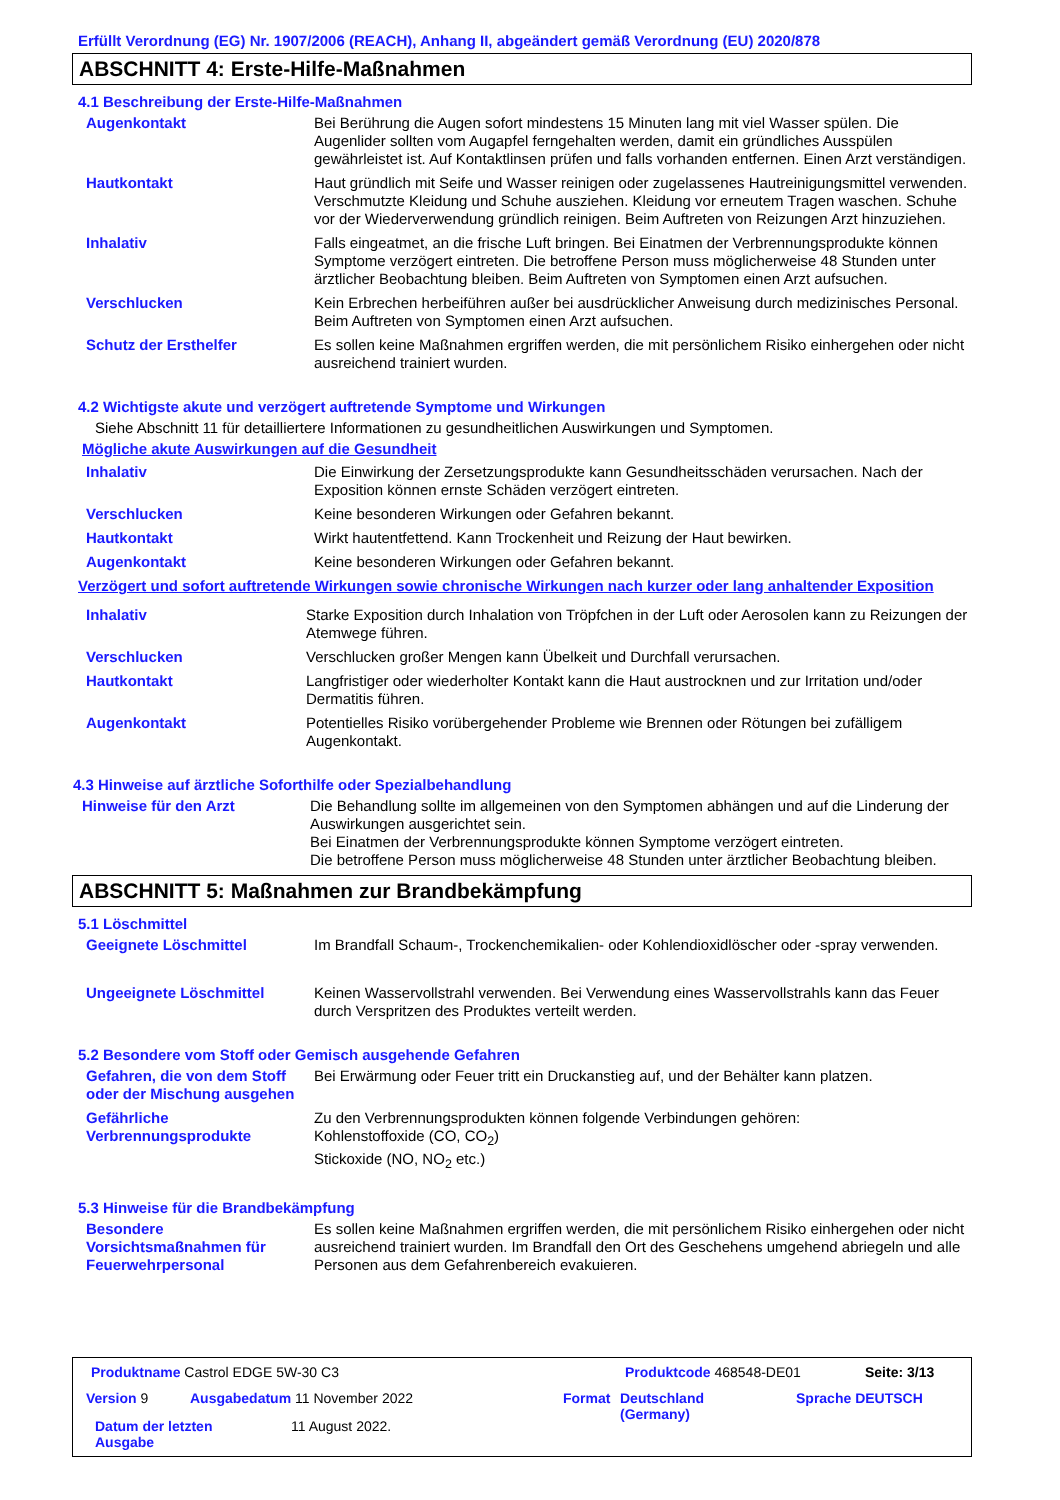Erfüllt Verordnung (EG) Nr. 1907/2006 (REACH), Anhang II, abgeändert gemäß Verordnung (EU) 2020/878
ABSCHNITT 4: Erste-Hilfe-Maßnahmen
4.1 Beschreibung der Erste-Hilfe-Maßnahmen
Augenkontakt Bei Berührung die Augen sofort mindestens 15 Minuten lang mit viel Wasser spülen. Die Augenlider sollten vom Augapfel ferngehalten werden, damit ein gründliches Ausspülen gewährleistet ist. Auf Kontaktlinsen prüfen und falls vorhanden entfernen. Einen Arzt verständigen.
Hautkontakt Haut gründlich mit Seife und Wasser reinigen oder zugelassenes Hautreinigungsmittel verwenden. Verschmutzte Kleidung und Schuhe ausziehen. Kleidung vor erneutem Tragen waschen. Schuhe vor der Wiederverwendung gründlich reinigen. Beim Auftreten von Reizungen Arzt hinzuziehen.
Inhalativ Falls eingeatmet, an die frische Luft bringen. Bei Einatmen der Verbrennungsprodukte können Symptome verzögert eintreten. Die betroffene Person muss möglicherweise 48 Stunden unter ärztlicher Beobachtung bleiben. Beim Auftreten von Symptomen einen Arzt aufsuchen.
Verschlucken Kein Erbrechen herbeiführen außer bei ausdrücklicher Anweisung durch medizinisches Personal. Beim Auftreten von Symptomen einen Arzt aufsuchen.
Schutz der Ersthelfer Es sollen keine Maßnahmen ergriffen werden, die mit persönlichem Risiko einhergehen oder nicht ausreichend trainiert wurden.
4.2 Wichtigste akute und verzögert auftretende Symptome und Wirkungen
Siehe Abschnitt 11 für detailliertere Informationen zu gesundheitlichen Auswirkungen und Symptomen.
Mögliche akute Auswirkungen auf die Gesundheit
Inhalativ Die Einwirkung der Zersetzungsprodukte kann Gesundheitsschäden verursachen. Nach der Exposition können ernste Schäden verzögert eintreten.
Verschlucken Keine besonderen Wirkungen oder Gefahren bekannt.
Hautkontakt Wirkt hautentfettend. Kann Trockenheit und Reizung der Haut bewirken.
Augenkontakt Keine besonderen Wirkungen oder Gefahren bekannt.
Verzögert und sofort auftretende Wirkungen sowie chronische Wirkungen nach kurzer oder lang anhaltender Exposition
Inhalativ Starke Exposition durch Inhalation von Tröpfchen in der Luft oder Aerosolen kann zu Reizungen der Atemwege führen.
Verschlucken Verschlucken großer Mengen kann Übelkeit und Durchfall verursachen.
Hautkontakt Langfristiger oder wiederholter Kontakt kann die Haut austrocknen und zur Irritation und/oder Dermatitis führen.
Augenkontakt Potentielles Risiko vorübergehender Probleme wie Brennen oder Rötungen bei zufälligem Augenkontakt.
4.3 Hinweise auf ärztliche Soforthilfe oder Spezialbehandlung
Hinweise für den Arzt Die Behandlung sollte im allgemeinen von den Symptomen abhängen und auf die Linderung der Auswirkungen ausgerichtet sein.
Bei Einatmen der Verbrennungsprodukte können Symptome verzögert eintreten.
Die betroffene Person muss möglicherweise 48 Stunden unter ärztlicher Beobachtung bleiben.
ABSCHNITT 5: Maßnahmen zur Brandbekämpfung
5.1 Löschmittel
Geeignete Löschmittel Im Brandfall Schaum-, Trockenchemikalien- oder Kohlendioxidlöscher oder -spray verwenden.
Ungeeignete Löschmittel Keinen Wasservollstrahl verwenden. Bei Verwendung eines Wasservollstrahls kann das Feuer durch Verspritzen des Produktes verteilt werden.
5.2 Besondere vom Stoff oder Gemisch ausgehende Gefahren
Gefahren, die von dem Stoff oder der Mischung ausgehen
Bei Erwärmung oder Feuer tritt ein Druckanstieg auf, und der Behälter kann platzen.
Gefährliche Verbrennungsprodukte
Zu den Verbrennungsprodukten können folgende Verbindungen gehören:
Kohlenstoffoxide (CO, CO<sub>2</sub>)
Stickoxide (NO, NO<sub>2</sub> etc.)
5.3 Hinweise für die Brandbekämpfung
Besondere Vorsichtsmaßnahmen für Feuerwehrpersonal
Es sollen keine Maßnahmen ergriffen werden, die mit persönlichem Risiko einhergehen oder nicht ausreichend trainiert wurden. Im Brandfall den Ort des Geschehens umgehend abriegeln und alle Personen aus dem Gefahrenbereich evakuieren.
Produktname Castrol EDGE 5W-30 C3
Produktcode 468548-DE01 Seite: 3/13
Version 9 Ausgabedatum 11 November 2022 Format
Deutschland
(Germany)
Sprache DEUTSCH
Datum der letzten
Ausgabe
11 August 2022.